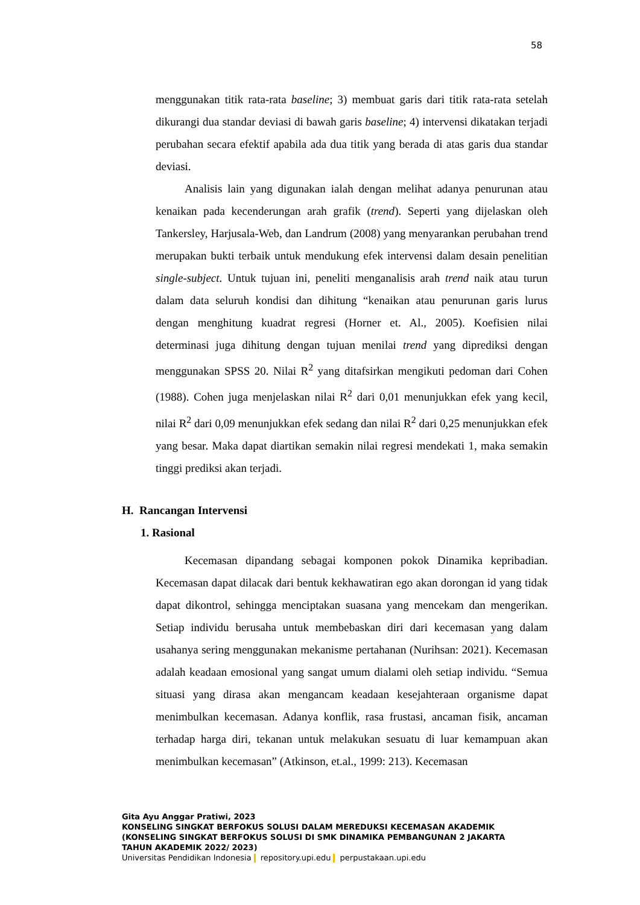58
menggunakan titik rata-rata baseline; 3) membuat garis dari titik rata-rata setelah dikurangi dua standar deviasi di bawah garis baseline; 4) intervensi dikatakan terjadi perubahan secara efektif apabila ada dua titik yang berada di atas garis dua standar deviasi.
Analisis lain yang digunakan ialah dengan melihat adanya penurunan atau kenaikan pada kecenderungan arah grafik (trend). Seperti yang dijelaskan oleh Tankersley, Harjusala-Web, dan Landrum (2008) yang menyarankan perubahan trend merupakan bukti terbaik untuk mendukung efek intervensi dalam desain penelitian single-subject. Untuk tujuan ini, peneliti menganalisis arah trend naik atau turun dalam data seluruh kondisi dan dihitung “kenaikan atau penurunan garis lurus dengan menghitung kuadrat regresi (Horner et. Al., 2005). Koefisien nilai determinasi juga dihitung dengan tujuan menilai trend yang diprediksi dengan menggunakan SPSS 20. Nilai R<sup>2</sup> yang ditafsirkan mengikuti pedoman dari Cohen (1988). Cohen juga menjelaskan nilai R<sup>2</sup> dari 0,01 menunjukkan efek yang kecil, nilai R<sup>2</sup> dari 0,09 menunjukkan efek sedang dan nilai R<sup>2</sup> dari 0,25 menunjukkan efek yang besar. Maka dapat diartikan semakin nilai regresi mendekati 1, maka semakin tinggi prediksi akan terjadi.
H. Rancangan Intervensi
1. Rasional
Kecemasan dipandang sebagai komponen pokok Dinamika kepribadian. Kecemasan dapat dilacak dari bentuk kekhawatiran ego akan dorongan id yang tidak dapat dikontrol, sehingga menciptakan suasana yang mencekam dan mengerikan. Setiap individu berusaha untuk membebaskan diri dari kecemasan yang dalam usahanya sering menggunakan mekanisme pertahanan (Nurihsan: 2021). Kecemasan adalah keadaan emosional yang sangat umum dialami oleh setiap individu. “Semua situasi yang dirasa akan mengancam keadaan kesejahteraan organisme dapat menimbulkan kecemasan. Adanya konflik, rasa frustasi, ancaman fisik, ancaman terhadap harga diri, tekanan untuk melakukan sesuatu di luar kemampuan akan menimbulkan kecemasan” (Atkinson, et.al., 1999: 213). Kecemasan
Gita Ayu Anggar Pratiwi, 2023
KONSELING SINGKAT BERFOKUS SOLUSI DALAM MEREDUKSI KECEMASAN AKADEMIK
(KONSELING SINGKAT BERFOKUS SOLUSI DI SMK DINAMIKA PEMBANGUNAN 2 JAKARTA
TAHUN AKADEMIK 2022/ 2023)
Universitas Pendidikan Indonesia repository.upi.edu perpustakaan.upi.edu